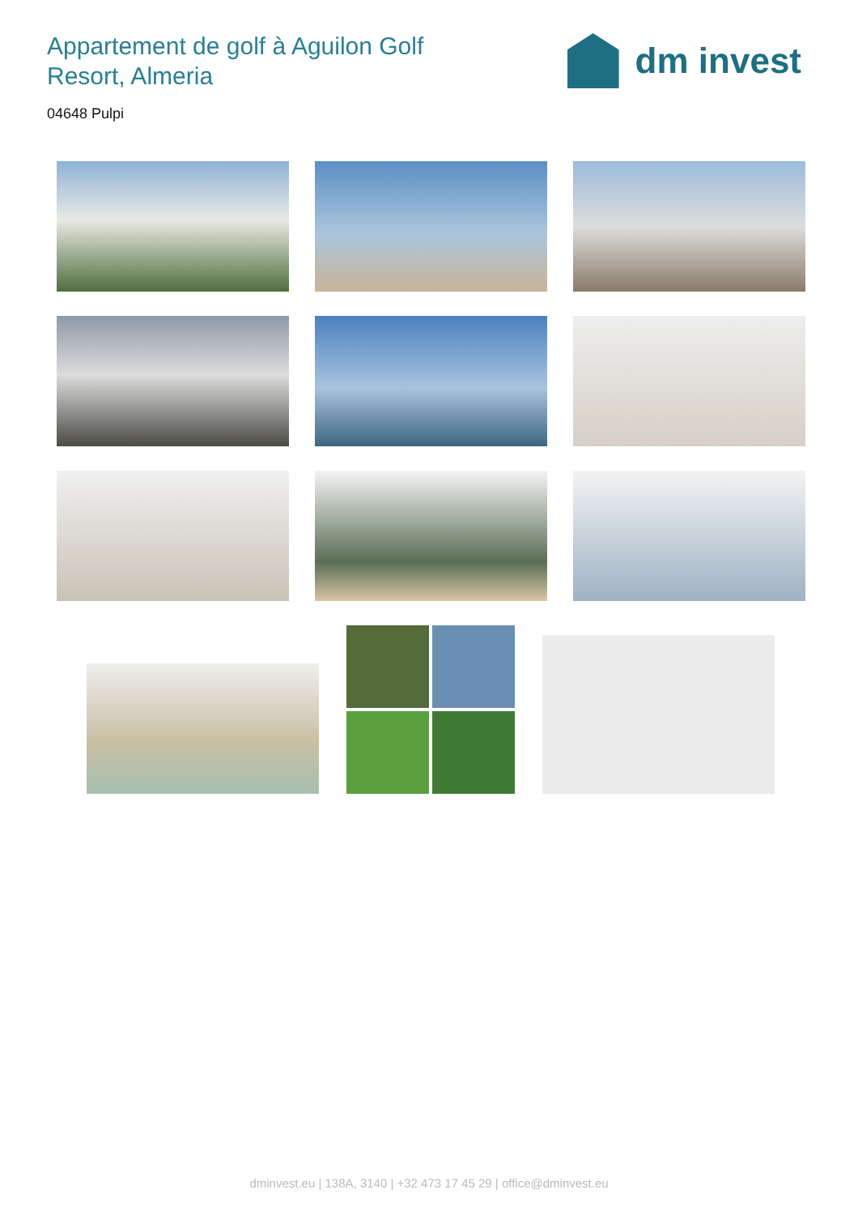Appartement de golf à Aguilon Golf Resort, Almeria
dm invest
04648 Pulpi
dminvest.eu | 138A, 3140 | +32 473 17 45 29 | office@dminvest.eu